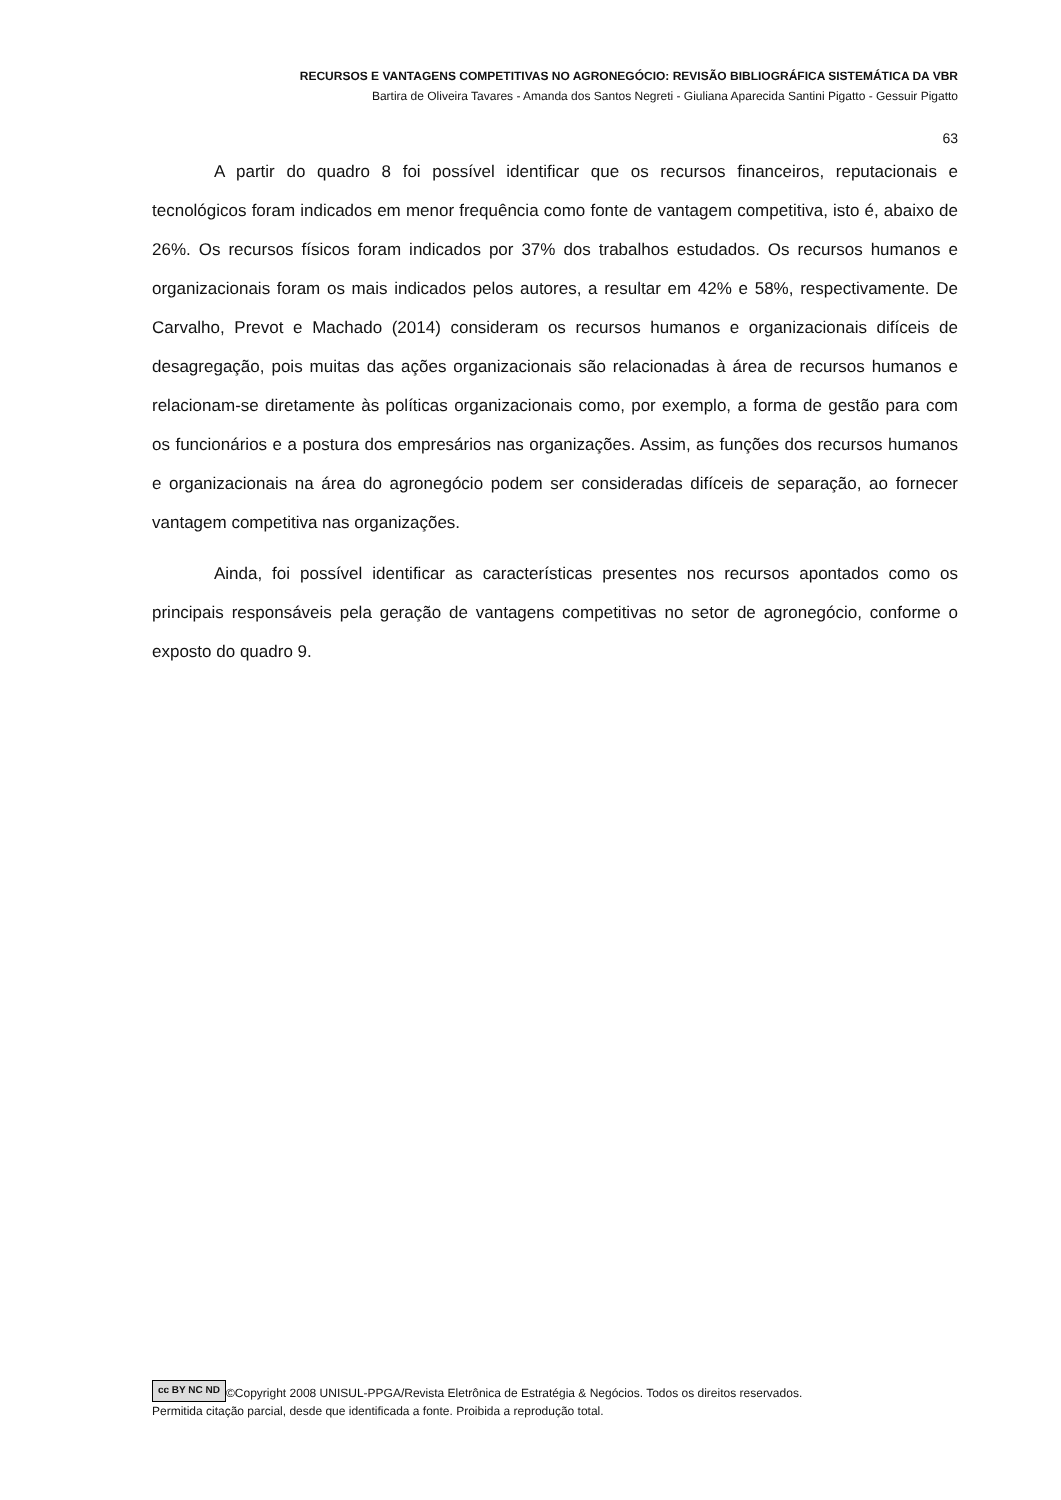RECURSOS E VANTAGENS COMPETITIVAS NO AGRONEGÓCIO: REVISÃO BIBLIOGRÁFICA SISTEMÁTICA DA VBR
Bartira de Oliveira Tavares - Amanda dos Santos Negreti - Giuliana Aparecida Santini Pigatto - Gessuir Pigatto
63
A partir do quadro 8 foi possível identificar que os recursos financeiros, reputacionais e tecnológicos foram indicados em menor frequência como fonte de vantagem competitiva, isto é, abaixo de 26%. Os recursos físicos foram indicados por 37% dos trabalhos estudados. Os recursos humanos e organizacionais foram os mais indicados pelos autores, a resultar em 42% e 58%, respectivamente. De Carvalho, Prevot e Machado (2014) consideram os recursos humanos e organizacionais difíceis de desagregação, pois muitas das ações organizacionais são relacionadas à área de recursos humanos e relacionam-se diretamente às políticas organizacionais como, por exemplo, a forma de gestão para com os funcionários e a postura dos empresários nas organizações. Assim, as funções dos recursos humanos e organizacionais na área do agronegócio podem ser consideradas difíceis de separação, ao fornecer vantagem competitiva nas organizações.
Ainda, foi possível identificar as características presentes nos recursos apontados como os principais responsáveis pela geração de vantagens competitivas no setor de agronegócio, conforme o exposto do quadro 9.
cc BY NC ND ©Copyright 2008 UNISUL-PPGA/Revista Eletrônica de Estratégia & Negócios. Todos os direitos reservados.
Permitida citação parcial, desde que identificada a fonte. Proibida a reprodução total.